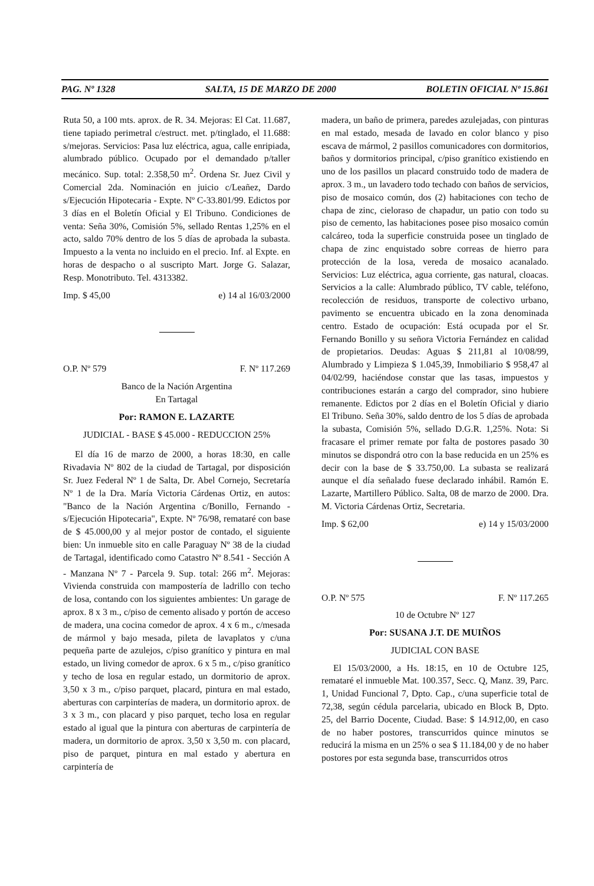PAG. Nº 1328 SALTA, 15 DE MARZO DE 2000 BOLETIN OFICIAL Nº 15.861
Ruta 50, a 100 mts. aprox. de R. 34. Mejoras: El Cat. 11.687, tiene tapiado perimetral c/estruct. met. p/tinglado, el 11.688: s/mejoras. Servicios: Pasa luz eléctrica, agua, calle enripiada, alumbrado público. Ocupado por el demandado p/taller mecánico. Sup. total: 2.358,50 m<sup>2</sup>. Ordena Sr. Juez Civil y Comercial 2da. Nominación en juicio c/Leañez, Dardo s/Ejecución Hipotecaria - Expte. Nº C-33.801/99. Edictos por 3 días en el Boletín Oficial y El Tribuno. Condiciones de venta: Seña 30%, Comisión 5%, sellado Rentas 1,25% en el acto, saldo 70% dentro de los 5 días de aprobada la subasta. Impuesto a la venta no incluido en el precio. Inf. al Expte. en horas de despacho o al suscripto Mart. Jorge G. Salazar, Resp. Monotributo. Tel. 4313382.
Imp. $ 45,00 e) 14 al 16/03/2000
O.P. Nº 579 F. Nº 117.269
Banco de la Nación Argentina
En Tartagal
Por: RAMON E. LAZARTE
JUDICIAL - BASE $ 45.000 - REDUCCION 25%
El día 16 de marzo de 2000, a horas 18:30, en calle Rivadavia Nº 802 de la ciudad de Tartagal, por disposición Sr. Juez Federal Nº 1 de Salta, Dr. Abel Cornejo, Secretaría Nº 1 de la Dra. María Victoria Cárdenas Ortiz, en autos: "Banco de la Nación Argentina c/Bonillo, Fernando - s/Ejecución Hipotecaria", Expte. Nº 76/98, remataré con base de $ 45.000,00 y al mejor postor de contado, el siguiente bien: Un inmueble sito en calle Paraguay Nº 38 de la ciudad de Tartagal, identificado como Catastro Nº 8.541 - Sección A - Manzana Nº 7 - Parcela 9. Sup. total: 266 m<sup>2</sup>. Mejoras: Vivienda construida con mampostería de ladrillo con techo de losa, contando con los siguientes ambientes: Un garage de aprox. 8 x 3 m., c/piso de cemento alisado y portón de acceso de madera, una cocina comedor de aprox. 4 x 6 m., c/mesada de mármol y bajo mesada, pileta de lavaplatos y c/una pequeña parte de azulejos, c/piso granítico y pintura en mal estado, un living comedor de aprox. 6 x 5 m., c/piso granítico y techo de losa en regular estado, un dormitorio de aprox. 3,50 x 3 m., c/piso parquet, placard, pintura en mal estado, aberturas con carpinterías de madera, un dormitorio aprox. de 3 x 3 m., con placard y piso parquet, techo losa en regular estado al igual que la pintura con aberturas de carpintería de madera, un dormitorio de aprox. 3,50 x 3,50 m. con placard, piso de parquet, pintura en mal estado y abertura en carpintería de
madera, un baño de primera, paredes azulejadas, con pinturas en mal estado, mesada de lavado en color blanco y piso escava de mármol, 2 pasillos comunicadores con dormitorios, baños y dormitorios principal, c/piso granítico existiendo en uno de los pasillos un placard construido todo de madera de aprox. 3 m., un lavadero todo techado con baños de servicios, piso de mosaico común, dos (2) habitaciones con techo de chapa de zinc, cieloraso de chapadur, un patio con todo su piso de cemento, las habitaciones posee piso mosaico común calcáreo, toda la superficie construida posee un tinglado de chapa de zinc enquistado sobre correas de hierro para protección de la losa, vereda de mosaico acanalado. Servicios: Luz eléctrica, agua corriente, gas natural, cloacas. Servicios a la calle: Alumbrado público, TV cable, teléfono, recolección de residuos, transporte de colectivo urbano, pavimento se encuentra ubicado en la zona denominada centro. Estado de ocupación: Está ocupada por el Sr. Fernando Bonillo y su señora Victoria Fernández en calidad de propietarios. Deudas: Aguas $ 211,81 al 10/08/99, Alumbrado y Limpieza $ 1.045,39, Inmobiliario $ 958,47 al 04/02/99, haciéndose constar que las tasas, impuestos y contribuciones estarán a cargo del comprador, sino hubiere remanente. Edictos por 2 días en el Boletín Oficial y diario El Tribuno. Seña 30%, saldo dentro de los 5 días de aprobada la subasta, Comisión 5%, sellado D.G.R. 1,25%. Nota: Si fracasare el primer remate por falta de postores pasado 30 minutos se dispondrá otro con la base reducida en un 25% es decir con la base de $ 33.750,00. La subasta se realizará aunque el día señalado fuese declarado inhábil. Ramón E. Lazarte, Martillero Público. Salta, 08 de marzo de 2000. Dra. M. Victoria Cárdenas Ortiz, Secretaria.
Imp. $ 62,00 e) 14 y 15/03/2000
O.P. Nº 575 F. Nº 117.265
10 de Octubre Nº 127
Por: SUSANA J.T. DE MUIÑOS
JUDICIAL CON BASE
El 15/03/2000, a Hs. 18:15, en 10 de Octubre 125, remataré el inmueble Mat. 100.357, Secc. Q, Manz. 39, Parc. 1, Unidad Funcional 7, Dpto. Cap., c/una superficie total de 72,38, según cédula parcelaria, ubicado en Block B, Dpto. 25, del Barrio Docente, Ciudad. Base: $ 14.912,00, en caso de no haber postores, transcurridos quince minutos se reducirá la misma en un 25% o sea $ 11.184,00 y de no haber postores por esta segunda base, transcurridos otros